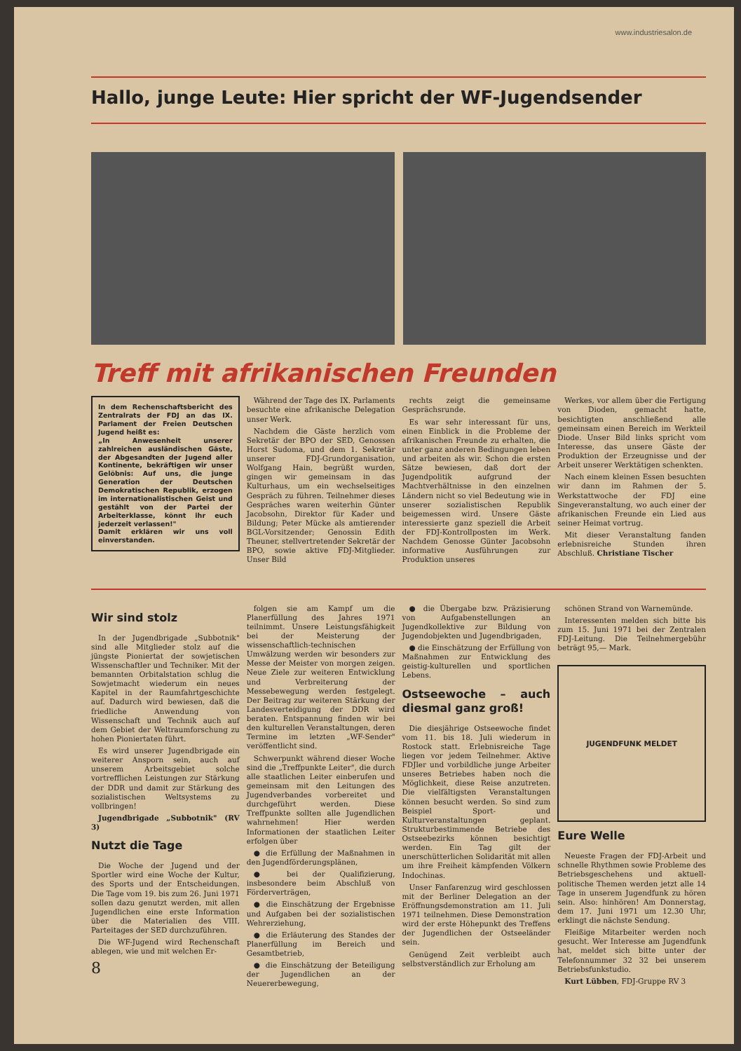www.industriesalon.de
Hallo, junge Leute: Hier spricht der WF-Jugendsender
Treff mit afrikanischen Freunden
In dem Rechenschaftsbericht des Zentralrats der FDJ an das IX. Parlament der Freien Deutschen Jugend heißt es:
„In Anwesenheit unserer zahlreichen ausländischen Gäste, der Abgesandten der Jugend aller Kontinente, bekräftigen wir unser Gelöbnis: Auf uns, die junge Generation der Deutschen Demokratischen Republik, erzogen im internationalistischen Geist und gestählt von der Partei der Arbeiterklasse, könnt ihr euch jederzeit verlassen!"
Damit erklären wir uns voll einverstanden.
Während der Tage des IX. Parlaments besuchte eine afrikanische Delegation unser Werk.
Nachdem die Gäste herzlich vom Sekretär der BPO der SED, Genossen Horst Sudoma, und dem 1. Sekretär unserer FDJ-Grundorganisation, Wolfgang Hain, begrüßt wurden, gingen wir gemeinsam in das Kulturhaus, um ein wechselseitiges Gespräch zu führen. Teilnehmer dieses Gespräches waren weiterhin Günter Jacobsohn, Direktor für Kader und Bildung; Peter Mücke als amtierender BGL-Vorsitzender; Genossin Edith Theuner, stellvertretender Sekretär der BPO, sowie aktive FDJ-Mitglieder. Unser Bild
rechts zeigt die gemeinsame Gesprächsrunde.
Es war sehr interessant für uns, einen Einblick in die Probleme der afrikanischen Freunde zu erhalten, die unter ganz anderen Bedingungen leben und arbeiten als wir. Schon die ersten Sätze bewiesen, daß dort der Jugendpolitik aufgrund der Machtverhältnisse in den einzelnen Ländern nicht so viel Bedeutung wie in unserer sozialistischen Republik beigemessen wird. Unsere Gäste interessierte ganz speziell die Arbeit der FDJ-Kontrollposten im Werk. Nachdem Genosse Günter Jacobsohn informative Ausführungen zur Produktion unseres
Werkes, vor allem über die Fertigung von Dioden, gemacht hatte, besichtigten anschließend alle gemeinsam einen Bereich im Werkteil Diode. Unser Bild links spricht vom Interesse, das unsere Gäste der Produktion der Erzeugnisse und der Arbeit unserer Werktätigen schenkten.
Nach einem kleinen Essen besuchten wir dann im Rahmen der 5. Werkstattwoche der FDJ eine Singeveranstaltung, wo auch einer der afrikanischen Freunde ein Lied aus seiner Heimat vortrug.
Mit dieser Veranstaltung fanden erlebnisreiche Stunden ihren Abschluß. Christiane Tischer
Wir sind stolz
In der Jugendbrigade „Subbotnik" sind alle Mitglieder stolz auf die jüngste Pioniertat der sowjetischen Wissenschaftler und Techniker. Mit der bemannten Orbitalstation schlug die Sowjetmacht wiederum ein neues Kapitel in der Raumfahrtgeschichte auf. Dadurch wird bewiesen, daß die friedliche Anwendung von Wissenschaft und Technik auch auf dem Gebiet der Weltraumforschung zu hohen Pioniertaten führt.
Es wird unserer Jugendbrigade ein weiterer Ansporn sein, auch auf unserem Arbeitsgebiet solche vortrefflichen Leistungen zur Stärkung der DDR und damit zur Stärkung des sozialistischen Weltsystems zu vollbringen!
Jugendbrigade „Subbotnik" (RV 3)
Nutzt die Tage
Die Woche der Jugend und der Sportler wird eine Woche der Kultur, des Sports und der Entscheidungen. Die Tage vom 19. bis zum 26. Juni 1971 sollen dazu genutzt werden, mit allen Jugendlichen eine erste Information über die Materialien des VIII. Parteitages der SED durchzuführen.
Die WF-Jugend wird Rechenschaft ablegen, wie und mit welchen Er-
8
folgen sie am Kampf um die Planerfüllung des Jahres 1971 teilnimmt. Unsere Leistungsfähigkeit bei der Meisterung der wissenschaftlich-technischen Umwälzung werden wir besonders zur Messe der Meister von morgen zeigen. Neue Ziele zur weiteren Entwicklung und Verbreiterung der Messebewegung werden festgelegt. Der Beitrag zur weiteren Stärkung der Landesverteidigung der DDR wird beraten. Entspannung finden wir bei den kulturellen Veranstaltungen, deren Termine im letzten „WF-Sender" veröffentlicht sind.
Schwerpunkt während dieser Woche sind die „Treffpunkte Leiter", die durch alle staatlichen Leiter einberufen und gemeinsam mit den Leitungen des Jugendverbandes vorbereitet und durchgeführt werden. Diese Treffpunkte sollten alle Jugendlichen wahrnehmen! Hier werden Informationen der staatlichen Leiter erfolgen über
● die Erfüllung der Maßnahmen in den Jugendförderungsplänen,
● bei der Qualifizierung, insbesondere beim Abschluß von Förderverträgen,
● die Einschätzung der Ergebnisse und Aufgaben bei der sozialistischen Wehrerziehung,
● die Erläuterung des Standes der Planerfüllung im Bereich und Gesamtbetrieb,
● die Einschätzung der Beteiligung der Jugendlichen an der Neuererbewegung,
● die Übergabe bzw. Präzisierung von Aufgabenstellungen an Jugendkollektive zur Bildung von Jugendobjekten und Jugendbrigaden,
● die Einschätzung der Erfüllung von Maßnahmen zur Entwicklung des geistig-kulturellen und sportlichen Lebens.
Ostseewoche – auch diesmal ganz groß!
Die diesjährige Ostseewoche findet vom 11. bis 18. Juli wiederum in Rostock statt. Erlebnisreiche Tage liegen vor jedem Teilnehmer. Aktive FDJler und vorbildliche junge Arbeiter unseres Betriebes haben noch die Möglichkeit, diese Reise anzutreten. Die vielfältigsten Veranstaltungen können besucht werden. So sind zum Beispiel Sport- und Kulturveranstaltungen geplant. Strukturbestimmende Betriebe des Ostseebezirks können besichtigt werden. Ein Tag gilt der unerschütterlichen Solidarität mit allen um ihre Freiheit kämpfenden Völkern Indochinas.
Unser Fanfarenzug wird geschlossen mit der Berliner Delegation an der Eröffnungsdemonstration am 11. Juli 1971 teilnehmen. Diese Demonstration wird der erste Höhepunkt des Treffens der Jugendlichen der Ostseeländer sein.
Genügend Zeit verbleibt auch selbstverständlich zur Erholung am
schönen Strand von Warnemünde.
Interessenten melden sich bitte bis zum 15. Juni 1971 bei der Zentralen FDJ-Leitung. Die Teilnehmergebühr beträgt 95,— Mark.
JUGENDFUNK MELDET
Eure Welle
Neueste Fragen der FDJ-Arbeit und schnelle Rhythmen sowie Probleme des Betriebsgeschehens und aktuell-politische Themen werden jetzt alle 14 Tage in unserem Jugendfunk zu hören sein. Also: hinhören! Am Donnerstag, dem 17. Juni 1971 um 12.30 Uhr, erklingt die nächste Sendung.
Fleißige Mitarbeiter werden noch gesucht. Wer Interesse am Jugendfunk hat, meldet sich bitte unter der Telefonnummer 32 32 bei unserem Betriebsfunkstudio.
Kurt Lübben, FDJ-Gruppe RV 3